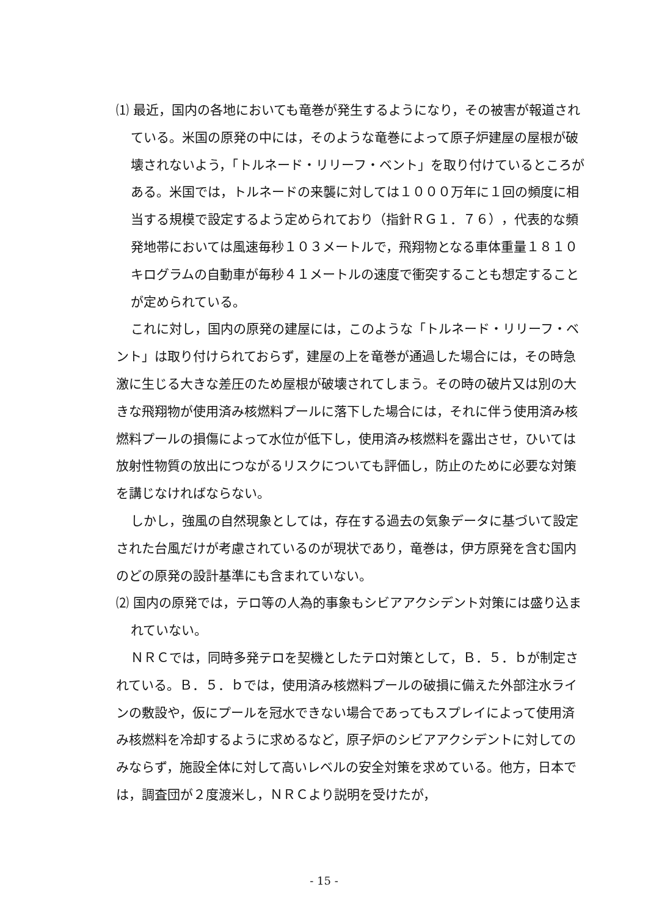⑴ 最近，国内の各地においても竜巻が発生するようになり，その被害が報道されている。米国の原発の中には，そのような竜巻によって原子炉建屋の屋根が破壊されないよう，「トルネード・リリーフ・ベント」を取り付けているところがある。米国では，トルネードの来襲に対しては１０００万年に１回の頻度に相当する規模で設定するよう定められており（指針ＲＧ１．７６），代表的な頻発地帯においては風速毎秒１０３メートルで，飛翔物となる車体重量１８１０キログラムの自動車が毎秒４１メートルの速度で衝突することも想定することが定められている。
これに対し，国内の原発の建屋には，このような「トルネード・リリーフ・ベント」は取り付けられておらず，建屋の上を竜巻が通過した場合には，その時急激に生じる大きな差圧のため屋根が破壊されてしまう。その時の破片又は別の大きな飛翔物が使用済み核燃料プールに落下した場合には，それに伴う使用済み核燃料プールの損傷によって水位が低下し，使用済み核燃料を露出させ，ひいては放射性物質の放出につながるリスクについても評価し，防止のために必要な対策を講じなければならない。
しかし，強風の自然現象としては，存在する過去の気象データに基づいて設定された台風だけが考慮されているのが現状であり，竜巻は，伊方原発を含む国内のどの原発の設計基準にも含まれていない。
⑵ 国内の原発では，テロ等の人為的事象もシビアアクシデント対策には盛り込まれていない。
ＮＲＣでは，同時多発テロを契機としたテロ対策として，Ｂ．５．ｂが制定されている。Ｂ．５．ｂでは，使用済み核燃料プールの破損に備えた外部注水ラインの敷設や，仮にプールを冠水できない場合であってもスプレイによって使用済み核燃料を冷却するように求めるなど，原子炉のシビアアクシデントに対してのみならず，施設全体に対して高いレベルの安全対策を求めている。他方，日本では，調査団が２度渡米し，ＮＲＣより説明を受けたが，
- 15 -